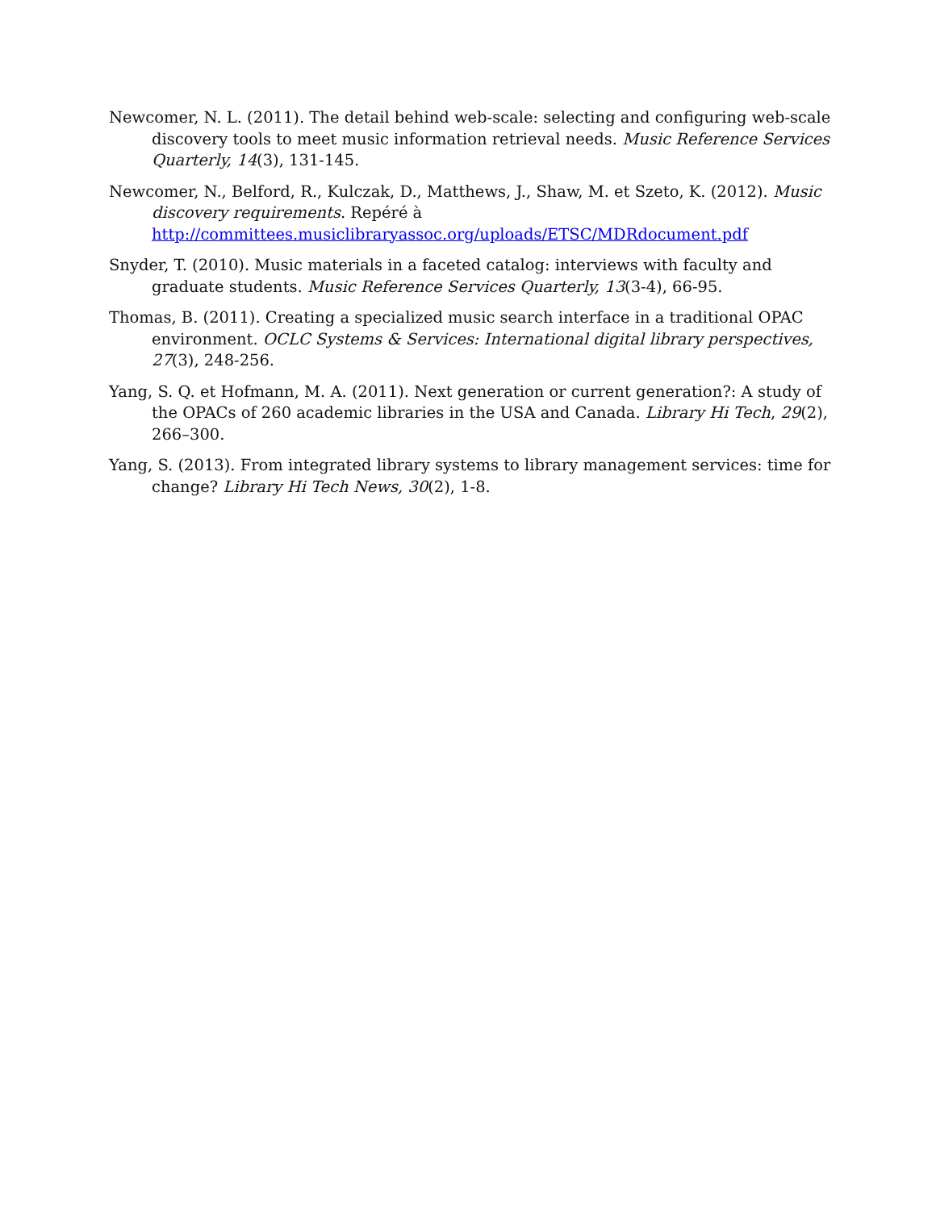Newcomer, N. L. (2011). The detail behind web-scale: selecting and configuring web-scale discovery tools to meet music information retrieval needs. Music Reference Services Quarterly, 14(3), 131-145.
Newcomer, N., Belford, R., Kulczak, D., Matthews, J., Shaw, M. et Szeto, K. (2012). Music discovery requirements. Repéré à http://committees.musiclibraryassoc.org/uploads/ETSC/MDRdocument.pdf
Snyder, T. (2010). Music materials in a faceted catalog: interviews with faculty and graduate students. Music Reference Services Quarterly, 13(3-4), 66-95.
Thomas, B. (2011). Creating a specialized music search interface in a traditional OPAC environment. OCLC Systems & Services: International digital library perspectives, 27(3), 248-256.
Yang, S. Q. et Hofmann, M. A. (2011). Next generation or current generation?: A study of the OPACs of 260 academic libraries in the USA and Canada. Library Hi Tech, 29(2), 266–300.
Yang, S. (2013). From integrated library systems to library management services: time for change? Library Hi Tech News, 30(2), 1-8.